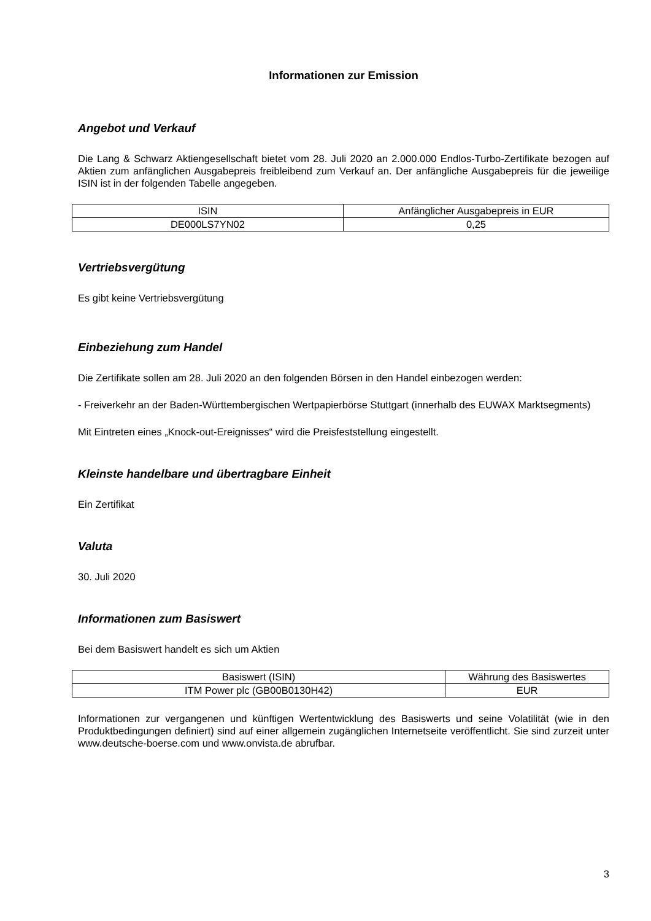Informationen zur Emission
Angebot und Verkauf
Die Lang & Schwarz Aktiengesellschaft bietet vom 28. Juli 2020 an 2.000.000 Endlos-Turbo-Zertifikate bezogen auf Aktien zum anfänglichen Ausgabepreis freibleibend zum Verkauf an. Der anfängliche Ausgabepreis für die jeweilige ISIN ist in der folgenden Tabelle angegeben.
| ISIN | Anfänglicher Ausgabepreis in EUR |
| DE000LS7YN02 | 0,25 |
Vertriebsvergütung
Es gibt keine Vertriebsvergütung
Einbeziehung zum Handel
Die Zertifikate sollen am 28. Juli 2020 an den folgenden Börsen in den Handel einbezogen werden:
- Freiverkehr an der Baden-Württembergischen Wertpapierbörse Stuttgart (innerhalb des EUWAX Marktsegments)
Mit Eintreten eines „Knock-out-Ereignisses“ wird die Preisfeststellung eingestellt.
Kleinste handelbare und übertragbare Einheit
Ein Zertifikat
Valuta
30. Juli 2020
Informationen zum Basiswert
Bei dem Basiswert handelt es sich um Aktien
| Basiswert (ISIN) | Währung des Basiswertes |
| ITM Power plc (GB00B0130H42) | EUR |
Informationen zur vergangenen und künftigen Wertentwicklung des Basiswerts und seine Volatilität (wie in den Produktbedingungen definiert) sind auf einer allgemein zugänglichen Internetseite veröffentlicht. Sie sind zurzeit unter www.deutsche-boerse.com und www.onvista.de abrufbar.
3